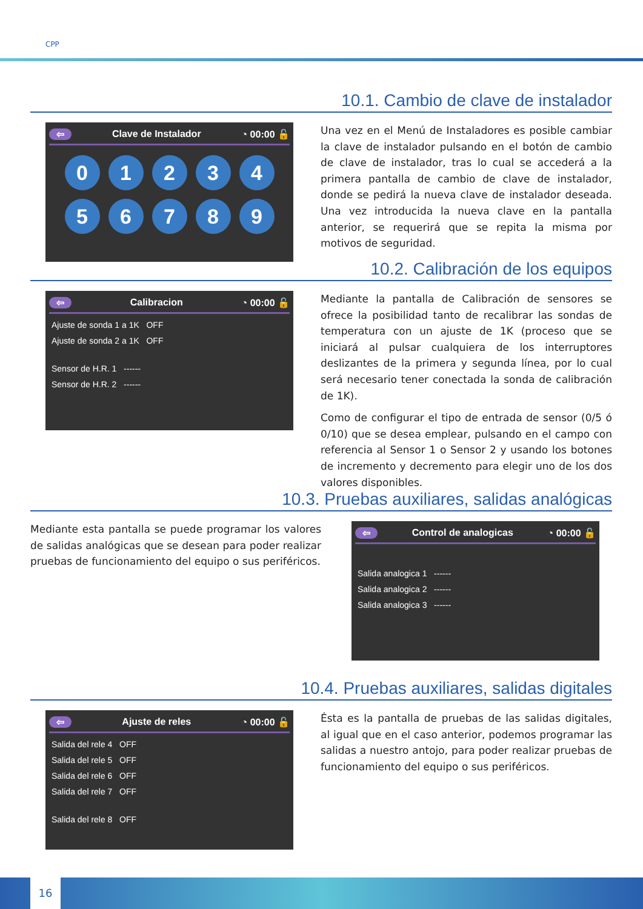CPP
10.1. Cambio de clave de instalador
⇦ Clave de Instalador ◔ 00:00 🔓
0123456789
Una vez en el Menú de Instaladores es posible cambiar la clave de instalador pulsando en el botón de cambio de clave de instalador, tras lo cual se accederá a la primera pantalla de cambio de clave de instalador, donde se pedirá la nueva clave de instalador deseada. Una vez introducida la nueva clave en la pantalla anterior, se requerirá que se repita la misma por motivos de seguridad.
10.2. Calibración de los equipos
⇦ Calibracion ◔ 00:00 🔓
Ajuste de sonda 1 a 1K OFF
Ajuste de sonda 2 a 1K OFF
Sensor de H.R. 1 ------
Sensor de H.R. 2 ------
Mediante la pantalla de Calibración de sensores se ofrece la posibilidad tanto de recalibrar las sondas de temperatura con un ajuste de 1K (proceso que se iniciará al pulsar cualquiera de los interruptores deslizantes de la primera y segunda línea, por lo cual será necesario tener conectada la sonda de calibración de 1K).
Como de configurar el tipo de entrada de sensor (0/5 ó 0/10) que se desea emplear, pulsando en el campo con referencia al Sensor 1 o Sensor 2 y usando los botones de incremento y decremento para elegir uno de los dos valores disponibles.
10.3. Pruebas auxiliares, salidas analógicas
Mediante esta pantalla se puede programar los valores de salidas analógicas que se desean para poder realizar pruebas de funcionamiento del equipo o sus periféricos.
⇦ Control de analogicas ◔ 00:00 🔓
Salida analogica 1 ------
Salida analogica 2 ------
Salida analogica 3 ------
10.4. Pruebas auxiliares, salidas digitales
⇦ Ajuste de reles ◔ 00:00 🔓
Salida del rele 4 OFF
Salida del rele 5 OFF
Salida del rele 6 OFF
Salida del rele 7 OFF
Salida del rele 8 OFF
Ésta es la pantalla de pruebas de las salidas digitales, al igual que en el caso anterior, podemos programar las salidas a nuestro antojo, para poder realizar pruebas de funcionamiento del equipo o sus periféricos.
16